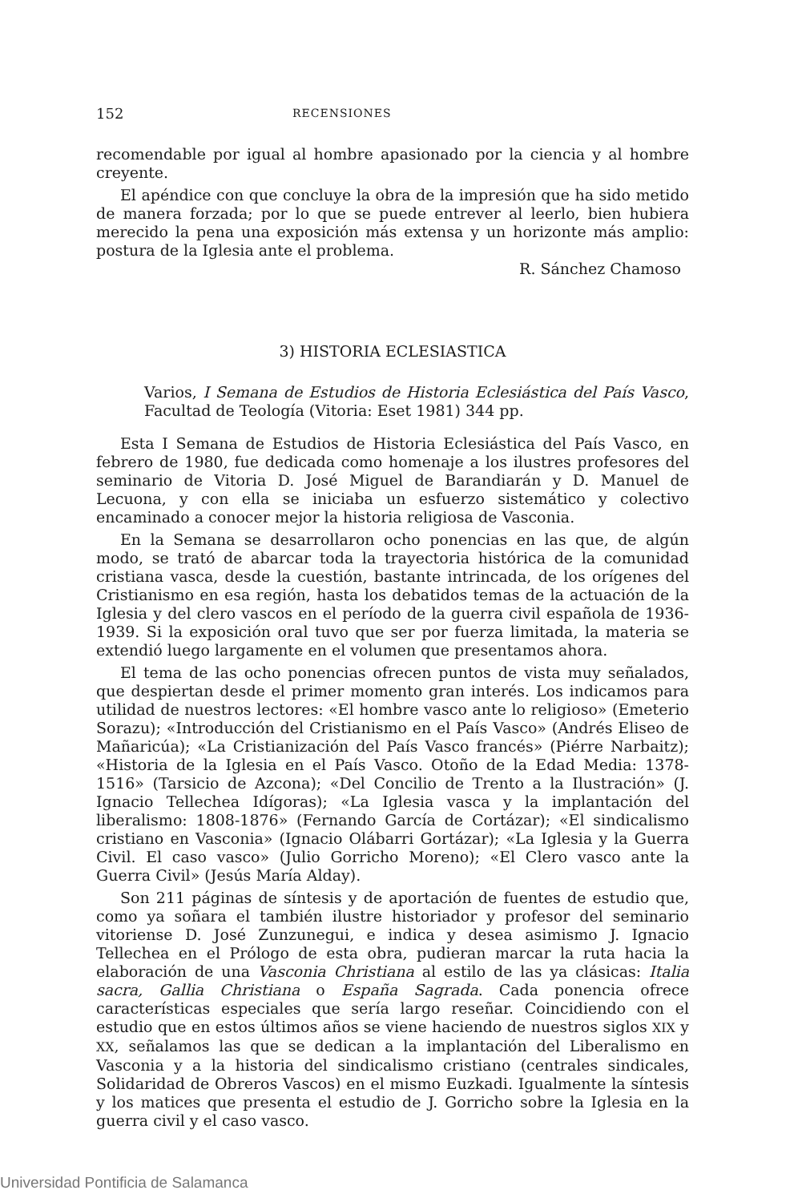152 RECENSIONES
recomendable por igual al hombre apasionado por la ciencia y al hombre creyente.
El apéndice con que concluye la obra de la impresión que ha sido metido de manera forzada; por lo que se puede entrever al leerlo, bien hubiera merecido la pena una exposición más extensa y un horizonte más amplio: postura de la Iglesia ante el problema.
R. Sánchez Chamoso
3) HISTORIA ECLESIASTICA
Varios, I Semana de Estudios de Historia Eclesiástica del País Vasco, Facultad de Teología (Vitoria: Eset 1981) 344 pp.
Esta I Semana de Estudios de Historia Eclesiástica del País Vasco, en febrero de 1980, fue dedicada como homenaje a los ilustres profesores del seminario de Vitoria D. José Miguel de Barandiarán y D. Manuel de Lecuona, y con ella se iniciaba un esfuerzo sistemático y colectivo encaminado a conocer mejor la historia religiosa de Vasconia.
En la Semana se desarrollaron ocho ponencias en las que, de algún modo, se trató de abarcar toda la trayectoria histórica de la comunidad cristiana vasca, desde la cuestión, bastante intrincada, de los orígenes del Cristianismo en esa región, hasta los debatidos temas de la actuación de la Iglesia y del clero vascos en el período de la guerra civil española de 1936-1939. Si la exposición oral tuvo que ser por fuerza limitada, la materia se extendió luego largamente en el volumen que presentamos ahora.
El tema de las ocho ponencias ofrecen puntos de vista muy señalados, que despiertan desde el primer momento gran interés. Los indicamos para utilidad de nuestros lectores: «El hombre vasco ante lo religioso» (Emeterio Sorazu); «Introducción del Cristianismo en el País Vasco» (Andrés Eliseo de Mañaricúa); «La Cristianización del País Vasco francés» (Piérre Narbaitz); «Historia de la Iglesia en el País Vasco. Otoño de la Edad Media: 1378-1516» (Tarsicio de Azcona); «Del Concilio de Trento a la Ilustración» (J. Ignacio Tellechea Idígoras); «La Iglesia vasca y la implantación del liberalismo: 1808-1876» (Fernando García de Cortázar); «El sindicalismo cristiano en Vasconia» (Ignacio Olábarri Gortázar); «La Iglesia y la Guerra Civil. El caso vasco» (Julio Gorricho Moreno); «El Clero vasco ante la Guerra Civil» (Jesús María Alday).
Son 211 páginas de síntesis y de aportación de fuentes de estudio que, como ya soñara el también ilustre historiador y profesor del seminario vitoriense D. José Zunzunegui, e indica y desea asimismo J. Ignacio Tellechea en el Prólogo de esta obra, pudieran marcar la ruta hacia la elaboración de una Vasconia Christiana al estilo de las ya clásicas: Italia sacra, Gallia Christiana o España Sagrada. Cada ponencia ofrece características especiales que sería largo reseñar. Coincidiendo con el estudio que en estos últimos años se viene haciendo de nuestros siglos XIX y XX, señalamos las que se dedican a la implantación del Liberalismo en Vasconia y a la historia del sindicalismo cristiano (centrales sindicales, Solidaridad de Obreros Vascos) en el mismo Euzkadi. Igualmente la síntesis y los matices que presenta el estudio de J. Gorricho sobre la Iglesia en la guerra civil y el caso vasco.
Universidad Pontificia de Salamanca